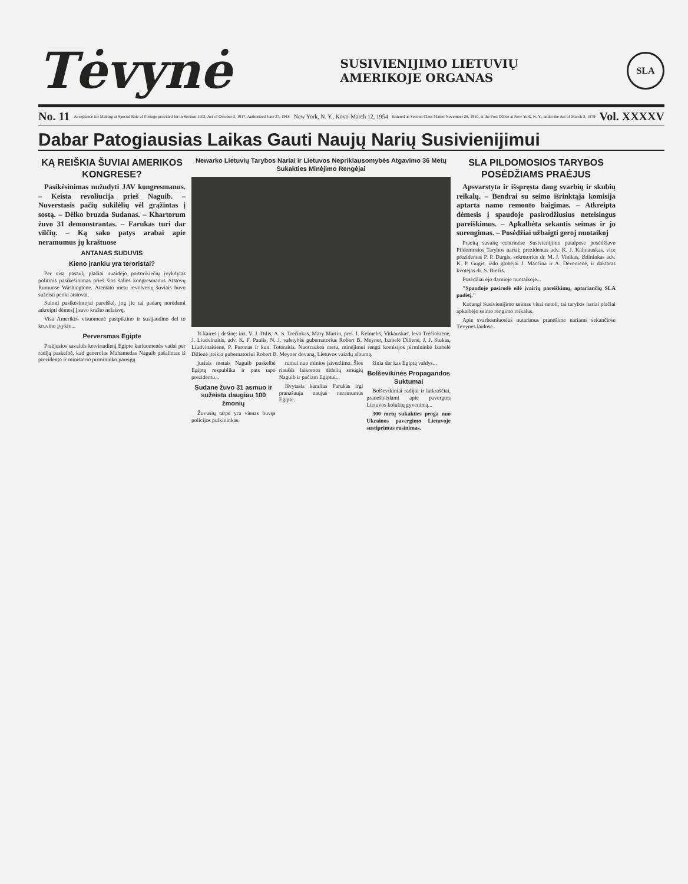Tėvynė
SUSIVIENIJIMO LIETUVIŲ
AMERIKOJE ORGANAS
SLA
No. 11 Acceptance for Mailing at Special Rate of Postage provided for in Section 1103, Act of October 3, 1917, Authorized June 27, 1918 New York, N. Y., Kovo-March 12, 1954 Entered as Second Class Matter November 28, 1910, at the Post Office at New York, N. Y., under the Act of March 3, 1879 Vol. XXXXV
Dabar Patogiausias Laikas Gauti Naujų Narių Susivienijimui
KĄ REIŠKIA ŠUVIAI AMERIKOS KONGRESE?
Pasikėsinimas nužudyti JAV kongresmanus. – Keista revoliucija prieš Naguib. – Nuverstasis pačių sukilėlių vėl grąžintas į sostą. – Dėlko bruzda Sudanas. – Khartorum žuvo 31 demonstrantas. – Farukas turi dar vilčių. – Ką sako patys arabai apie neramumus jų kraštuose
ANTANAS SUDUVIS
Kieno įrankiu yra teroristai?
Per visą pasaulį plačiai nuaidėjo portorikiečių įvykdytas politinis pasikėsinimas prieš šios šalies kongresmanus Atstovų Rumuose Washingtone. Atentato metu revolverių šuviais buvo sužeisti penki atstovai.
Suimti pasikėsintojai pareiškė, jog jie tai padarę norėdami atkreipti dėmesį į savo krašto nelaisvę.
Visa Amerikos visuomenė pasipiktino ir susijaudino del to kruvino įvykio...
Perversmas Egipte
Praėjusios savaitės ketvirtadienį Egipte kariuomenės vadai per radiją paskelbė, kad generolas Mahamedas Naguib pašalintas iš prezidento ir ministerio pirmininko pareigų.
Newarko Lietuvių Tarybos Nariai ir Lietuvos Nepriklausomybės Atgavimo 36 Metų Sukakties Minėjimo Rengėjai
Iš kairės į dešinę: inž. V. J. Dilis, A. S. Trečiokas, Mary Martin, prel. I. Kelmelis, Vitkauskas, Ieva Trečiokienė, J. Liudvinaitis, adv. K. F. Paulis, N. J. valstybės gubernatorius Robert B. Meyner, Izabelė Dilienė, J. J. Stukas, Liudvinaitienė, P. Puronas ir kun. Totoraitis. Nuotraukos metu, minėjimui rengti komisijos pirmininkė Izabelė Dilienė įteikia gubernatoriui Robert B. Meyner dovaną, Lietuvos vaizdų albumą.
jusiais metais Naguib paskelbė Egiptą respublika ir pats tapo prezidentu...
Sudane žuvo 31 asmuo ir sužeista daugiau 100 žmonių
Žuvusių tarpe yra vienas buvęs policijos pulkininkas.
rumui nuo minios įsiveržimo. Šios riaušės laikomos didelių smugių Naguib ir pačiam Egiptui...
Išvytasis karalius Farukas irgi pranašauja naujus neramumus Egipte.
žinia dar kas Egiptą valdys...
Bolševikinės Propagandos Suktumai
Bolševikiniai radijai ir laikraščiai, pranešinėdami apie pavergtos Lietuvos kolukių gyvenimą...
300 metų sukakties proga nuo Ukrainos pavergimo Lietuvoje sustiprintas rusinimas.
SLA PILDOMOSIOS TARYBOS POSĖDŽIAMS PRAĖJUS
Apsvarstyta ir išspręsta daug svarbių ir skubių reikalų. – Bendrai su seimo išrinktąja komisija aptarta namo remonto baigimas. – Atkreipta dėmesis į spaudoje pasirodžiusius neteisingus pareiškimus. – Apkalbėta sekantis seimas ir jo surengimas. – Posėdžiai užbaigti geroj nuotaikoj
Praeitą savaitę centrinėse Susivienijimo patalpose posėdžiavo Pildomosios Tarybos nariai: prezidentas adv. K. J. Kalinauskas, vice prezidentas P. P. Dargis, sekretorius dr. M. J. Vinikas, iždininkas adv. K. P. Gugis, iždo globėjai J. Macčina ir A. Devenienė, ir daktaras kvotėjas dr. S. Biežis.
Posėdžiai ėjo darnioje nuotaikoje...
"Spaudoje pasirodė eilė įvairių pareiškimų, aptariančių SLA padėtį."
Kadangi Susivienijimo seimas visai netoli, tai tarybos nariai plačiai apkalbėjo seimo rengimo reikalus.
Apie svarbesniuosius nutarimus pranešime nariams sekančiose Tėvynės laidose.